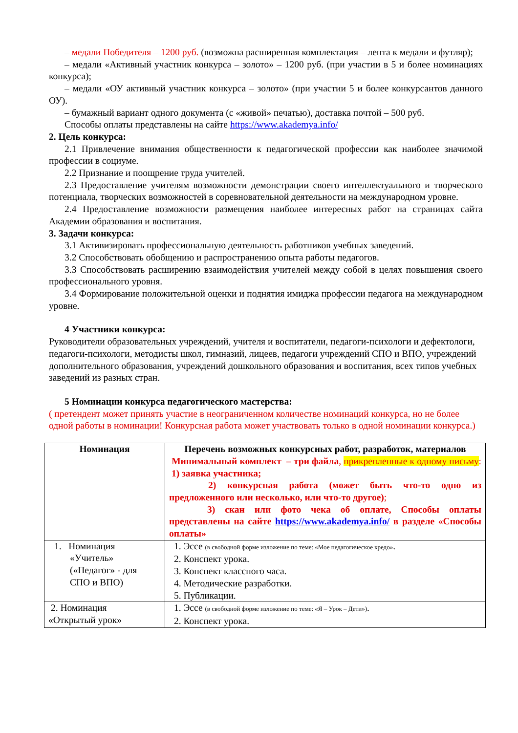– медали Победителя – 1200 руб. (возможна расширенная комплектация – лента к медали и футляр);
– медали «Активный участник конкурса – золото» – 1200 руб. (при участии в 5 и более номинациях конкурса);
– медали «ОУ активный участник конкурса – золото» (при участии 5 и более конкурсантов данного ОУ).
– бумажный вариант одного документа (с «живой» печатью), доставка почтой – 500 руб.
Способы оплаты представлены на сайте https://www.akademya.info/
2. Цель конкурса:
2.1 Привлечение внимания общественности к педагогической профессии как наиболее значимой профессии в социуме.
2.2 Признание и поощрение труда учителей.
2.3 Предоставление учителям возможности демонстрации своего интеллектуального и творческого потенциала, творческих возможностей в соревновательной деятельности на международном уровне.
2.4 Предоставление возможности размещения наиболее интересных работ на страницах сайта Академии образования и воспитания.
3. Задачи конкурса:
3.1 Активизировать профессиональную деятельность работников учебных заведений.
3.2 Способствовать обобщению и распространению опыта работы педагогов.
3.3 Способствовать расширению взаимодействия учителей между собой в целях повышения своего профессионального уровня.
3.4 Формирование положительной оценки и поднятия имиджа профессии педагога на международном уровне.
4 Участники конкурса:
Руководители образовательных учреждений, учителя и воспитатели, педагоги-психологи и дефектологи, педагоги-психологи, методисты школ, гимназий, лицеев, педагоги учреждений СПО и ВПО, учреждений дополнительного образования, учреждений дошкольного образования и воспитания, всех типов учебных заведений из разных стран.
5 Номинации конкурса педагогического мастерства:
( претендент может принять участие в неограниченном количестве номинаций конкурса, но не более одной работы в номинации! Конкурсная работа может участвовать только в одной номинации конкурса.)
| Номинация | Перечень возможных конкурсных работ, разработок, материалов Минимальный комплект – три файла , прикрепленные к одному письму : 1) заявка участника; 2) конкурсная работа (может быть что-то одно из предложенного или несколько, или что-то другое) ; 3) скан или фото чека об оплате, Способы оплаты представлены на сайте https://www.akademya.info/ в разделе «Способы оплаты» |
| 1. Номинация «Учитель» («Педагог» - для СПО и ВПО) | 1. Эссе (в свободной форме изложение по теме: «Мое педагогическое кредо» . 2. Конспект урока. 3. Конспект классного часа. 4. Методические разработки. 5. Публикации. |
| 2. Номинация «Открытый урок» | 1. Эссе (в свободной форме изложение по теме: «Я – Урок – Дети») . 2. Конспект урока. |